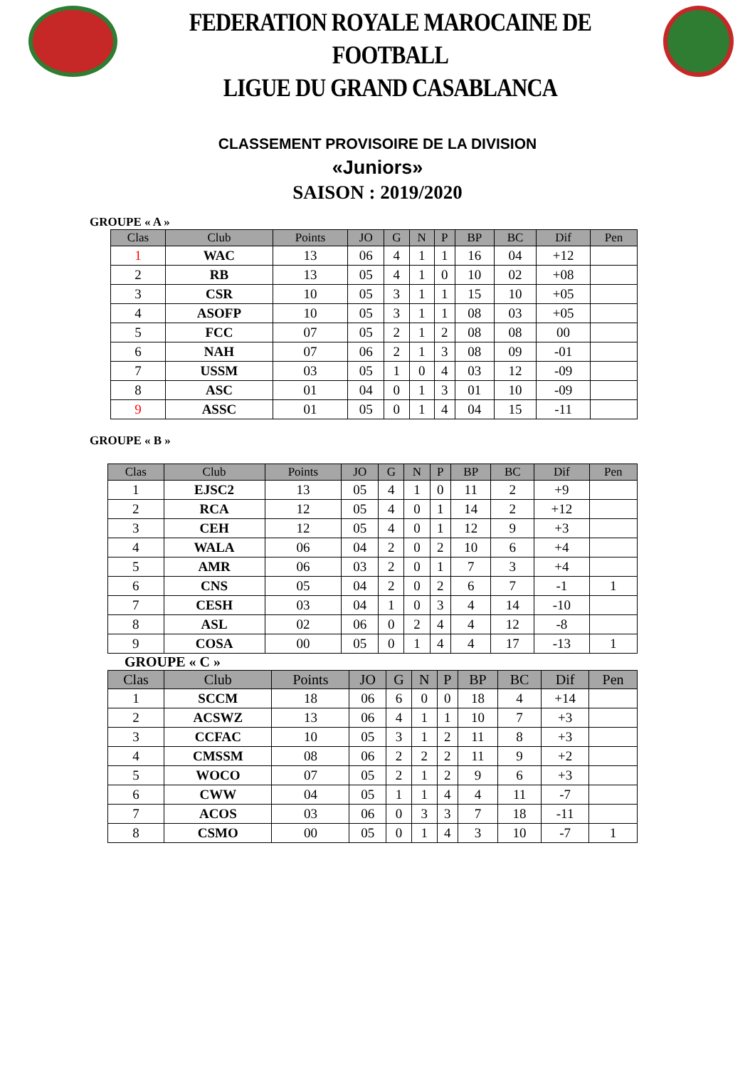FEDERATION ROYALE MAROCAINE DE FOOTBALL
LIGUE DU GRAND CASABLANCA
CLASSEMENT PROVISOIRE DE LA DIVISION
«Juniors»
SAISON : 2019/2020
GROUPE « A »
| Clas | Club | Points | JO | G | N | P | BP | BC | Dif | Pen |
| --- | --- | --- | --- | --- | --- | --- | --- | --- | --- | --- |
| 1 | WAC | 13 | 06 | 4 | 1 | 1 | 16 | 04 | +12 | |
| 2 | RB | 13 | 05 | 4 | 1 | 0 | 10 | 02 | +08 | |
| 3 | CSR | 10 | 05 | 3 | 1 | 1 | 15 | 10 | +05 | |
| 4 | ASOFP | 10 | 05 | 3 | 1 | 1 | 08 | 03 | +05 | |
| 5 | FCC | 07 | 05 | 2 | 1 | 2 | 08 | 08 | 00 | |
| 6 | NAH | 07 | 06 | 2 | 1 | 3 | 08 | 09 | -01 | |
| 7 | USSM | 03 | 05 | 1 | 0 | 4 | 03 | 12 | -09 | |
| 8 | ASC | 01 | 04 | 0 | 1 | 3 | 01 | 10 | -09 | |
| 9 | ASSC | 01 | 05 | 0 | 1 | 4 | 04 | 15 | -11 | |
GROUPE « B »
| Clas | Club | Points | JO | G | N | P | BP | BC | Dif | Pen |
| --- | --- | --- | --- | --- | --- | --- | --- | --- | --- | --- |
| 1 | EJSC2 | 13 | 05 | 4 | 1 | 0 | 11 | 2 | +9 | |
| 2 | RCA | 12 | 05 | 4 | 0 | 1 | 14 | 2 | +12 | |
| 3 | CEH | 12 | 05 | 4 | 0 | 1 | 12 | 9 | +3 | |
| 4 | WALA | 06 | 04 | 2 | 0 | 2 | 10 | 6 | +4 | |
| 5 | AMR | 06 | 03 | 2 | 0 | 1 | 7 | 3 | +4 | |
| 6 | CNS | 05 | 04 | 2 | 0 | 2 | 6 | 7 | -1 | 1 |
| 7 | CESH | 03 | 04 | 1 | 0 | 3 | 4 | 14 | -10 | |
| 8 | ASL | 02 | 06 | 0 | 2 | 4 | 4 | 12 | -8 | |
| 9 | COSA | 00 | 05 | 0 | 1 | 4 | 4 | 17 | -13 | 1 |
GROUPE « C »
| Clas | Club | Points | JO | G | N | P | BP | BC | Dif | Pen |
| --- | --- | --- | --- | --- | --- | --- | --- | --- | --- | --- |
| 1 | SCCM | 18 | 06 | 6 | 0 | 0 | 18 | 4 | +14 | |
| 2 | ACSWZ | 13 | 06 | 4 | 1 | 1 | 10 | 7 | +3 | |
| 3 | CCFAC | 10 | 05 | 3 | 1 | 2 | 11 | 8 | +3 | |
| 4 | CMSSM | 08 | 06 | 2 | 2 | 2 | 11 | 9 | +2 | |
| 5 | WOCO | 07 | 05 | 2 | 1 | 2 | 9 | 6 | +3 | |
| 6 | CWW | 04 | 05 | 1 | 1 | 4 | 4 | 11 | -7 | |
| 7 | ACOS | 03 | 06 | 0 | 3 | 3 | 7 | 18 | -11 | |
| 8 | CSMO | 00 | 05 | 0 | 1 | 4 | 3 | 10 | -7 | 1 |